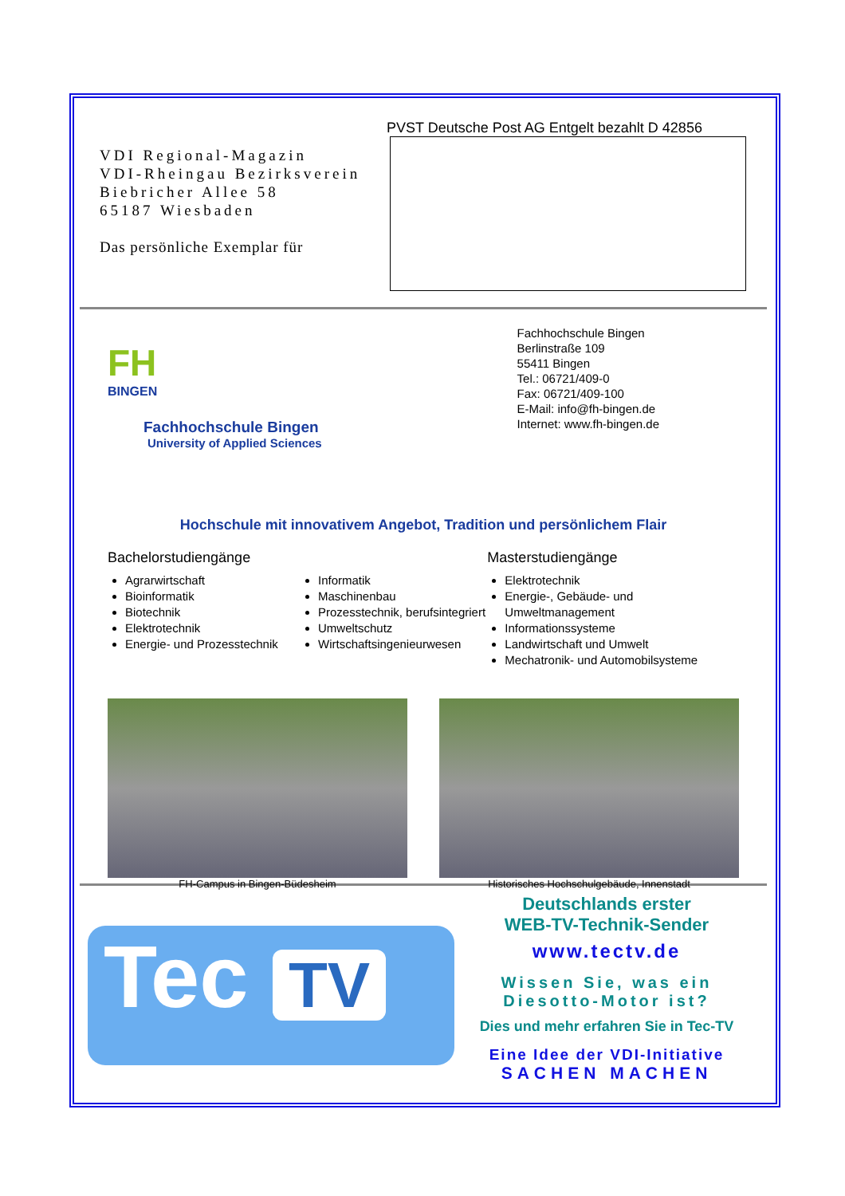VDI Regional-Magazin
VDI-Rheingau Bezirksverein
Biebricher Allee 58
65187 Wiesbaden
Das persönliche Exemplar für
PVST Deutsche Post AG Entgelt bezahlt D 42856
FH
BINGEN
Fachhochschule Bingen
University of Applied Sciences
Fachhochschule Bingen
Berlinstraße 109
55411 Bingen
Tel.: 06721/409-0
Fax: 06721/409-100
E-Mail: info@fh-bingen.de
Internet: www.fh-bingen.de
Hochschule mit innovativem Angebot, Tradition und persönlichem Flair
Bachelorstudiengänge
Agrarwirtschaft
Bioinformatik
Biotechnik
Elektrotechnik
Energie- und Prozesstechnik
Informatik
Maschinenbau
Prozesstechnik, berufsintegriert
Umweltschutz
Wirtschaftsingenieurwesen
Masterstudiengänge
Elektrotechnik
Energie-, Gebäude- und Umweltmanagement
Informationssysteme
Landwirtschaft und Umwelt
Mechatronik- und Automobilsysteme
FH-Campus in Bingen-Büdesheim Historisches Hochschulgebäude, Innenstadt
Tec TV
Deutschlands erster
WEB-TV-Technik-Sender
www.tectv.de
Wissen Sie, was ein
Diesotto-Motor ist?
Dies und mehr erfahren Sie in Tec-TV
Eine Idee der VDI-Initiative
SACHEN MACHEN